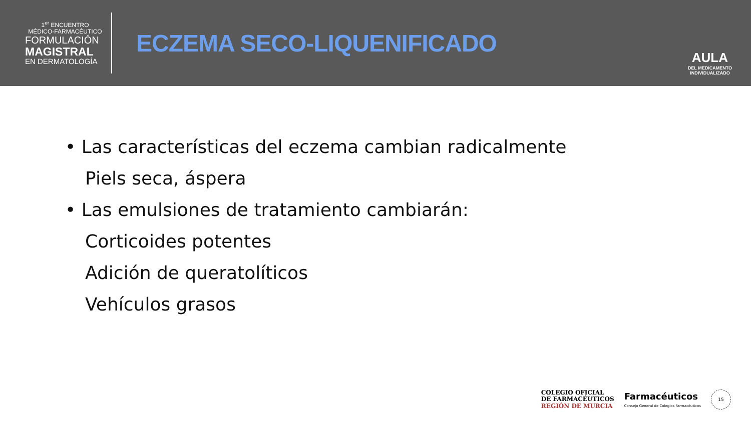1<sup>er</sup> ENCUENTRO
MÉDICO-FARMACÉUTICO
FORMULACIÓN
MAGISTRAL
EN DERMATOLOGÍA
ECZEMA SECO-LIQUENIFICADO
AULA
DEL MEDICAMENTO
INDIVIDUALIZADO
• Las características del eczema cambian radicalmente
Piels seca, áspera
• Las emulsiones de tratamiento cambiarán:
Corticoides potentes
Adición de queratolíticos
Vehículos grasos
COLEGIO OFICIAL
DE FARMACÉUTICOS
REGIÓN DE MURCIA
Farmacéuticos
Consejo General de Colegios Farmacéuticos
15